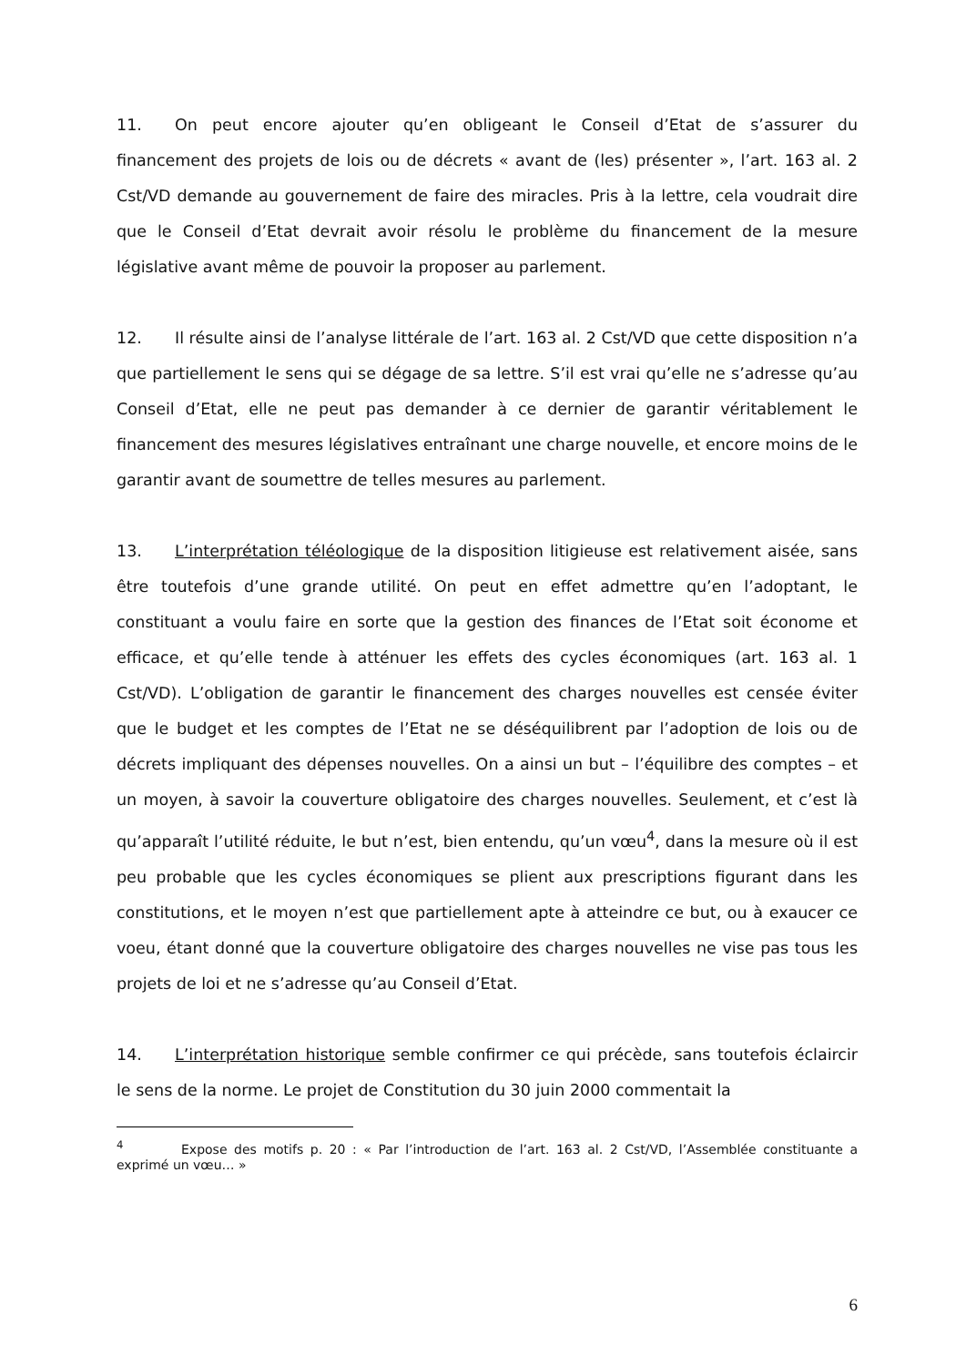11. On peut encore ajouter qu’en obligeant le Conseil d’Etat de s’assurer du financement des projets de lois ou de décrets « avant de (les) présenter », l’art. 163 al. 2 Cst/VD demande au gouvernement de faire des miracles. Pris à la lettre, cela voudrait dire que le Conseil d’Etat devrait avoir résolu le problème du financement de la mesure législative avant même de pouvoir la proposer au parlement.
12. Il résulte ainsi de l’analyse littérale de l’art. 163 al. 2 Cst/VD que cette disposition n’a que partiellement le sens qui se dégage de sa lettre. S’il est vrai qu’elle ne s’adresse qu’au Conseil d’Etat, elle ne peut pas demander à ce dernier de garantir véritablement le financement des mesures législatives entraînant une charge nouvelle, et encore moins de le garantir avant de soumettre de telles mesures au parlement.
13. L’interprétation téléologique de la disposition litigieuse est relativement aisée, sans être toutefois d’une grande utilité. On peut en effet admettre qu’en l’adoptant, le constituant a voulu faire en sorte que la gestion des finances de l’Etat soit économe et efficace, et qu’elle tende à atténuer les effets des cycles économiques (art. 163 al. 1 Cst/VD). L’obligation de garantir le financement des charges nouvelles est censée éviter que le budget et les comptes de l’Etat ne se déséquilibrent par l’adoption de lois ou de décrets impliquant des dépenses nouvelles. On a ainsi un but – l’équilibre des comptes – et un moyen, à savoir la couverture obligatoire des charges nouvelles. Seulement, et c’est là qu’apparaît l’utilité réduite, le but n’est, bien entendu, qu’un vœu<sup>4</sup>, dans la mesure où il est peu probable que les cycles économiques se plient aux prescriptions figurant dans les constitutions, et le moyen n’est que partiellement apte à atteindre ce but, ou à exaucer ce voeu, étant donné que la couverture obligatoire des charges nouvelles ne vise pas tous les projets de loi et ne s’adresse qu’au Conseil d’Etat.
14. L’interprétation historique semble confirmer ce qui précède, sans toutefois éclaircir le sens de la norme. Le projet de Constitution du 30 juin 2000 commentait la
<sup>4</sup> Expose des motifs p. 20 : « Par l’introduction de l’art. 163 al. 2 Cst/VD, l’Assemblée constituante a exprimé un vœu… »
6